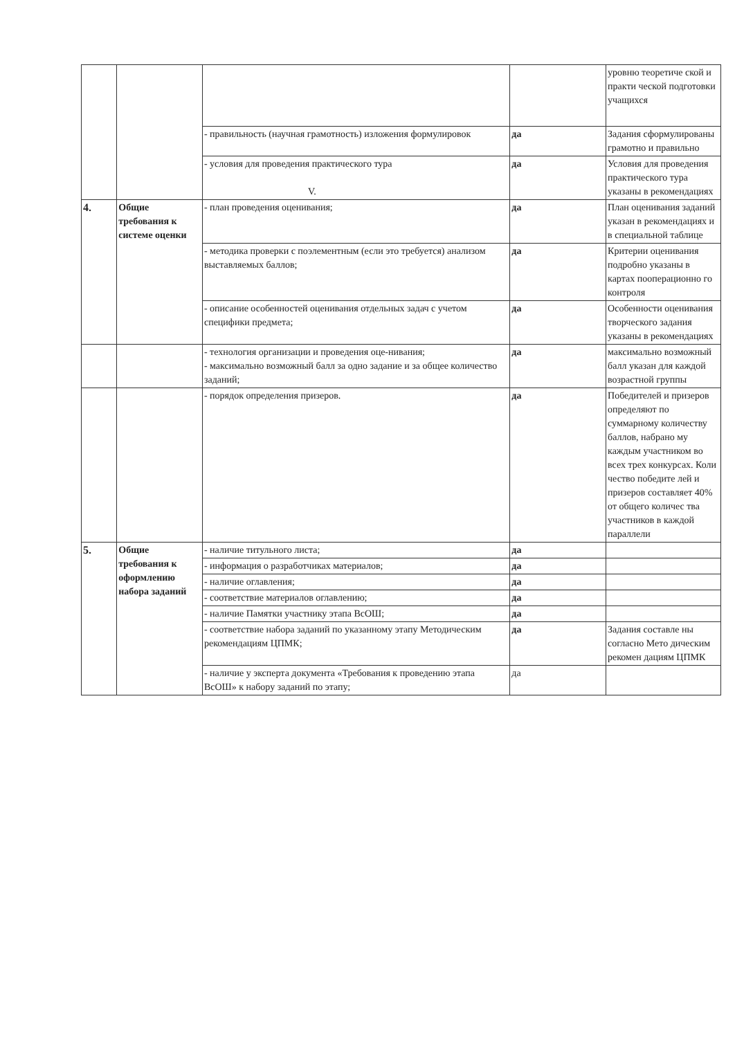| | | | | уровню теоретиче ской и практи ческой подготовки учащихся |
| | | - правильность (научная грамотность) изложения формулировок | да | Задания сформулированы грамотно и правильно |
| | | - условия для проведения практического тура V. | да | Условия для проведения практического тура указаны в рекомендациях |
| 4. | Общие требования к системе оценки | - план проведения оценивания; | да | План оценивания заданий указан в рекомендациях и в специальной таблице |
| | | - методика проверки с поэлементным (если это требуется) анализом выставляемых баллов; | да | Критерии оценивания подробно указаны в картах пооперационно го контроля |
| | | - описание особенностей оценивания отдельных задач с учетом специфики предмета; | да | Особенности оценивания творческого задания указаны в рекомендациях |
| | | - технология организации и проведения оце-нивания; - максимально возможный балл за одно задание и за общее количество заданий; | да | максимально возможный балл указан для каждой возрастной группы |
| | | - порядок определения призеров. | да | Победителей и призеров определяют по суммарному количеству баллов, набрано му каждым участником во всех трех конкурсах. Коли чество победите лей и призеров составляет 40% от общего количес тва участников в каждой параллели |
| 5. | Общие требования к оформлению набора заданий | - наличие титульного листа; | да | |
| | | - информация о разработчиках материалов; | да | |
| | | - наличие оглавления; | да | |
| | | - соответствие материалов оглавлению; | да | |
| | | - наличие Памятки участнику этапа ВсОШ; | да | |
| | | - соответствие набора заданий по указанному этапу Методическим рекомендациям ЦПМК; | да | Задания составле ны согласно Мето дическим рекомен дациям ЦПМК |
| | | - наличие у эксперта документа «Требования к проведению этапа ВсОШ» к набору заданий по этапу; | да | |